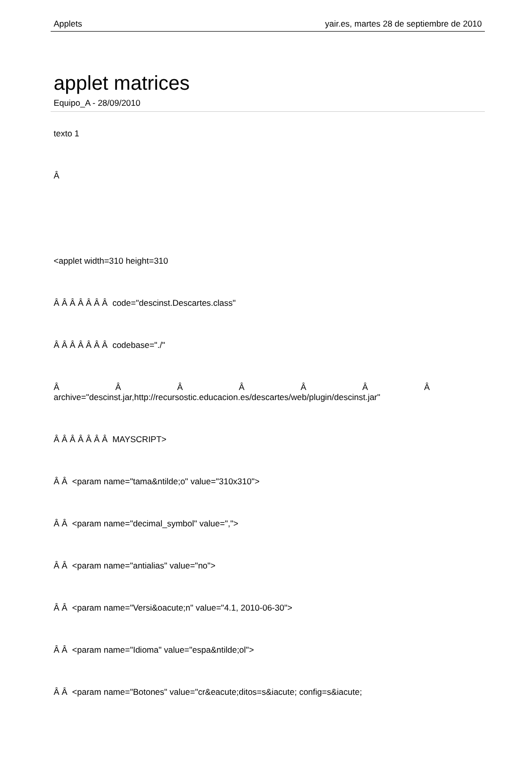Applets yair.es, martes 28 de septiembre de 2010
applet matrices
Equipo_A - 28/09/2010
texto 1
Â
<applet width=310 height=310
Â Â Â Â Â Â Â code="descinst.Descartes.class"
Â Â Â Â Â Â Â codebase="./"
Â Â Â Â Â Â Â
archive="descinst.jar,http://recursostic.educacion.es/descartes/web/plugin/descinst.jar"
Â Â Â Â Â Â Â MAYSCRIPT>
Â Â <param name="tama&ntilde;o" value="310x310">
Â Â <param name="decimal_symbol" value=",">
Â Â <param name="antialias" value="no">
Â Â <param name="Versi&oacute;n" value="4.1, 2010-06-30">
Â Â <param name="Idioma" value="espa&ntilde;ol">
Â Â <param name="Botones" value="cr&eacute;ditos=s&iacute; config=s&iacute;